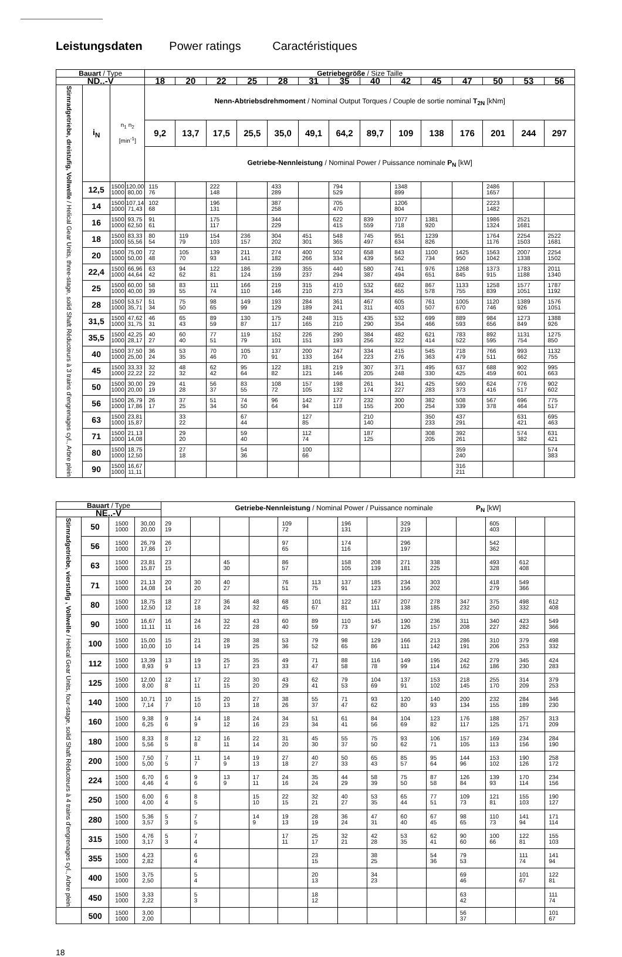Leistungsdaten Power ratings Caractéristiques
| Bauart / Type | | | | Getriebegröße / Size Taille | | | | | | | | | | | | | |
| --- | --- | --- | --- | --- | --- | --- | --- | --- | --- | --- | --- | --- | --- | --- | --- | --- | --- |
| ND..-V | | | | 18 | 20 | 22 | 25 | 28 | 31 | 35 | 40 | 42 | 45 | 47 | 50 | 53 | 56 |
| Stirnradgetriebe, dreistufig, Vollwelle / Helical Gear Units, three-stage, solid Shaft Réducteurs à 3 trains d'engrenages cyl., Arbre plein | i<sub>N</sub> | n<sub>1</sub> n<sub>2</sub> [min<sup>-1</sup>] | | Nenn-Abtriebsdrehmoment / Nominal Output Torques / Couple de sortie nominal T<sub>2N</sub> [kNm] | | | | | | | | | | | | | |
| | | | | 9,2 | 13,7 | 17,5 | 25,5 | 35,0 | 49,1 | 64,2 | 89,7 | 109 | 138 | 176 | 201 | 244 | 297 |
| | | | | Getriebe-Nennleistung / Nominal Power / Puissance nominale P<sub>N</sub> [kW] | | | | | | | | | | | | | |
| | 12,5 | 1500 1000 | 120,00 80,00 | 115 76 | | 222 148 | | 433 289 | | 794 529 | | 1348 899 | | | 2486 1657 | | |
| | 14 | 1500 1000 | 107,14 71,43 | 102 68 | | 196 131 | | 387 258 | | 705 470 | | 1206 804 | | | 2223 1482 | | |
| | 16 | 1500 1000 | 93,75 62,50 | 91 61 | | 175 117 | | 344 229 | | 622 415 | 839 559 | 1077 718 | 1381 920 | | 1986 1324 | 2521 1681 | |
| | 18 | 1500 1000 | 83,33 55,56 | 80 54 | 119 79 | 154 103 | 236 157 | 304 202 | 451 301 | 548 365 | 745 497 | 951 634 | 1239 826 | | 1764 1176 | 2254 1503 | 2522 1681 |
| | 20 | 1500 1000 | 75,00 50,00 | 72 48 | 105 70 | 139 93 | 211 141 | 274 182 | 400 266 | 502 334 | 658 439 | 843 562 | 1100 734 | 1425 950 | 1563 1042 | 2007 1338 | 2254 1502 |
| | 22,4 | 1500 1000 | 66,96 44,64 | 63 42 | 94 62 | 122 81 | 186 124 | 239 159 | 355 237 | 440 294 | 580 387 | 741 494 | 976 651 | 1268 845 | 1373 915 | 1783 1188 | 2011 1340 |
| | 25 | 1500 1000 | 60,00 40,00 | 58 39 | 83 55 | 111 74 | 166 110 | 219 146 | 315 210 | 410 273 | 532 354 | 682 455 | 867 578 | 1133 755 | 1258 839 | 1577 1051 | 1787 1192 |
| | 28 | 1500 1000 | 53,57 35,71 | 51 34 | 75 50 | 98 65 | 149 99 | 193 129 | 284 189 | 361 241 | 467 311 | 605 403 | 761 507 | 1005 670 | 1120 746 | 1389 926 | 1576 1051 |
| | 31,5 | 1500 1000 | 47,62 31,75 | 46 31 | 65 43 | 89 59 | 130 87 | 175 117 | 248 165 | 315 210 | 435 290 | 532 354 | 699 466 | 889 593 | 984 656 | 1273 849 | 1388 926 |
| | 35,5 | 1500 1000 | 42,25 28,17 | 40 27 | 60 40 | 77 51 | 119 79 | 152 101 | 226 151 | 290 193 | 384 256 | 482 322 | 621 414 | 783 522 | 892 595 | 1131 754 | 1275 850 |
| | 40 | 1500 1000 | 37,50 25,00 | 36 24 | 53 35 | 70 46 | 105 70 | 137 91 | 200 133 | 247 164 | 334 223 | 415 276 | 545 363 | 718 479 | 766 511 | 993 662 | 1132 755 |
| | 45 | 1500 1000 | 33,33 22,22 | 32 22 | 48 32 | 62 42 | 95 64 | 122 82 | 181 121 | 219 146 | 307 205 | 371 248 | 495 330 | 637 425 | 688 459 | 902 601 | 995 663 |
| | 50 | 1500 1000 | 30,00 20,00 | 29 19 | 41 28 | 56 37 | 83 55 | 108 72 | 157 105 | 198 132 | 261 174 | 341 227 | 425 283 | 560 373 | 624 416 | 776 517 | 902 602 |
| | 56 | 1500 1000 | 26,79 17,86 | 26 17 | 37 25 | 51 34 | 74 50 | 96 64 | 142 94 | 177 118 | 232 155 | 300 200 | 382 254 | 508 339 | 567 378 | 696 464 | 775 517 |
| | 63 | 1500 1000 | 23,81 15,87 | | 33 22 | | 67 44 | | 127 85 | | 210 140 | | 350 233 | 437 291 | | 631 421 | 695 463 |
| | 71 | 1500 1000 | 21,13 14,08 | | 29 20 | | 59 40 | | 112 74 | | 187 125 | | 308 205 | 392 261 | | 574 382 | 631 421 |
| | 80 | 1500 1000 | 18,75 12,50 | | 27 18 | | 54 36 | | 100 66 | | | | | 359 240 | | | 574 383 |
| | 90 | 1500 1000 | 16,67 11,11 | | | | | | | | | | | 316 211 | | | |
| Bauart / Type | | | | Getriebe-Nennleistung / Nominal Power / Puissance nominale P<sub>N</sub> [kW] | | | | | | | | | | | | | |
| NE..-V | | | | | | | | | | | | | | | | | |
| Stirnradgetriebe, vierstufig , Vollwelle / Helical Gear Units, four-stage, solid Shaft Réducteurs à 4 trains d'engrenages cyl., Arbre plein | 50 | 1500 1000 | 30,00 20,00 | 29 19 | | | | 109 72 | | 196 131 | | 329 219 | | | 605 403 | | |
| | 56 | 1500 1000 | 26,79 17,86 | 26 17 | | | | 97 65 | | 174 116 | | 296 197 | | | 542 362 | | |
| | 63 | 1500 1000 | 23,81 15,87 | 23 15 | | 45 30 | | 86 57 | | 158 105 | 208 139 | 271 181 | 338 225 | | 493 328 | 612 408 | |
| | 71 | 1500 1000 | 21,13 14,08 | 20 14 | 30 20 | 40 27 | | 76 51 | 113 75 | 137 91 | 185 123 | 234 156 | 303 202 | | 418 279 | 549 366 | |
| | 80 | 1500 1000 | 18,75 12,50 | 18 12 | 27 18 | 36 24 | 48 32 | 68 45 | 101 67 | 122 81 | 167 111 | 207 138 | 278 185 | 347 232 | 375 250 | 498 332 | 612 408 |
| | 90 | 1500 1000 | 16,67 11,11 | 16 11 | 24 16 | 32 22 | 43 28 | 60 40 | 89 59 | 110 73 | 145 97 | 190 126 | 236 157 | 311 208 | 340 227 | 423 282 | 549 366 |
| | 100 | 1500 1000 | 15,00 10,00 | 15 10 | 21 14 | 28 19 | 38 25 | 53 36 | 79 52 | 98 65 | 129 86 | 166 111 | 213 142 | 286 191 | 310 206 | 379 253 | 498 332 |
| | 112 | 1500 1000 | 13,39 8,93 | 13 9 | 19 13 | 25 17 | 35 23 | 49 33 | 71 47 | 88 58 | 116 78 | 149 99 | 195 114 | 242 162 | 279 186 | 345 230 | 424 283 |
| | 125 | 1500 1000 | 12,00 8,00 | 12 8 | 17 11 | 22 15 | 30 20 | 43 29 | 62 41 | 79 53 | 104 69 | 137 91 | 153 102 | 218 145 | 255 170 | 314 209 | 379 253 |
| | 140 | 1500 1000 | 10,71 7,14 | 10 7 | 15 10 | 20 13 | 27 18 | 38 26 | 55 37 | 71 47 | 93 62 | 120 80 | 140 93 | 200 134 | 232 155 | 284 189 | 346 230 |
| | 160 | 1500 1000 | 9,38 6,25 | 9 6 | 14 9 | 18 12 | 24 16 | 34 23 | 51 34 | 61 41 | 84 56 | 104 69 | 123 82 | 176 117 | 188 125 | 257 171 | 313 209 |
| | 180 | 1500 1000 | 8,33 5,56 | 8 5 | 12 8 | 16 11 | 22 14 | 31 20 | 45 30 | 55 37 | 75 50 | 93 62 | 106 71 | 157 105 | 169 113 | 234 156 | 284 190 |
| | 200 | 1500 1000 | 7,50 5,00 | 7 5 | 11 7 | 14 9 | 19 13 | 27 18 | 40 27 | 50 33 | 65 43 | 85 57 | 95 64 | 144 96 | 153 102 | 190 126 | 258 172 |
| | 224 | 1500 1000 | 6,70 4,46 | 6 4 | 9 6 | 13 9 | 17 11 | 24 16 | 35 24 | 44 29 | 58 39 | 75 50 | 87 58 | 126 84 | 139 93 | 170 114 | 234 156 |
| | 250 | 1500 1000 | 6,00 4,00 | 6 4 | 8 5 | | 15 10 | 22 15 | 32 21 | 40 27 | 53 35 | 65 44 | 77 51 | 109 73 | 121 81 | 155 103 | 190 127 |
| | 280 | 1500 1000 | 5,36 3,57 | 5 3 | 7 5 | | 14 9 | 19 13 | 28 19 | 36 24 | 47 31 | 60 40 | 67 45 | 98 65 | 110 73 | 141 94 | 171 114 |
| | 315 | 1500 1000 | 4,76 3,17 | 5 3 | 7 4 | | | 17 11 | 25 17 | 32 21 | 42 28 | 53 35 | 62 41 | 90 60 | 100 66 | 122 81 | 155 103 |
| | 355 | 1500 1000 | 4,23 2,82 | | 6 4 | | | | 23 15 | | 38 25 | | 54 36 | 79 53 | | 111 74 | 141 94 |
| | 400 | 1500 1000 | 3,75 2,50 | | 5 4 | | | | 20 13 | | 34 23 | | | 69 46 | | 101 67 | 122 81 |
| | 450 | 1500 1000 | 3,33 2,22 | | 5 3 | | | | 18 12 | | | | | 63 42 | | | 111 74 |
| | 500 | 1500 1000 | 3,00 2,00 | | | | | | | | | | | 56 37 | | | 101 67 |
18